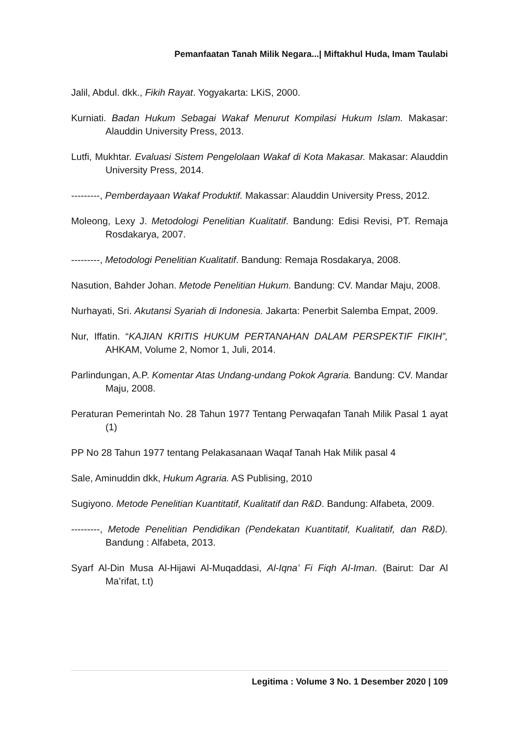Pemanfaatan Tanah Milik Negara...| Miftakhul Huda, Imam Taulabi
Jalil, Abdul. dkk., Fikih Rayat. Yogyakarta: LKiS, 2000.
Kurniati. Badan Hukum Sebagai Wakaf Menurut Kompilasi Hukum Islam. Makasar: Alauddin University Press, 2013.
Lutfi, Mukhtar. Evaluasi Sistem Pengelolaan Wakaf di Kota Makasar. Makasar: Alauddin University Press, 2014.
---------, Pemberdayaan Wakaf Produktif. Makassar: Alauddin University Press, 2012.
Moleong, Lexy J. Metodologi Penelitian Kualitatif. Bandung: Edisi Revisi, PT. Remaja Rosdakarya, 2007.
---------, Metodologi Penelitian Kualitatif. Bandung: Remaja Rosdakarya, 2008.
Nasution, Bahder Johan. Metode Penelitian Hukum. Bandung: CV. Mandar Maju, 2008.
Nurhayati, Sri. Akutansi Syariah di Indonesia. Jakarta: Penerbit Salemba Empat, 2009.
Nur, Iffatin. “KAJIAN KRITIS HUKUM PERTANAHAN DALAM PERSPEKTIF FIKIH”, AHKAM, Volume 2, Nomor 1, Juli, 2014.
Parlindungan, A.P. Komentar Atas Undang-undang Pokok Agraria. Bandung: CV. Mandar Maju, 2008.
Peraturan Pemerintah No. 28 Tahun 1977 Tentang Perwaqafan Tanah Milik Pasal 1 ayat (1)
PP No 28 Tahun 1977 tentang Pelakasanaan Waqaf Tanah Hak Milik pasal 4
Sale, Aminuddin dkk, Hukum Agraria. AS Publising, 2010
Sugiyono. Metode Penelitian Kuantitatif, Kualitatif dan R&D. Bandung: Alfabeta, 2009.
---------, Metode Penelitian Pendidikan (Pendekatan Kuantitatif, Kualitatif, dan R&D). Bandung : Alfabeta, 2013.
Syarf Al-Din Musa Al-Hijawi Al-Muqaddasi, Al-Iqna’ Fi Fiqh Al-Iman. (Bairut: Dar Al Ma’rifat, t.t)
Legitima : Volume 3 No. 1 Desember 2020 | 109